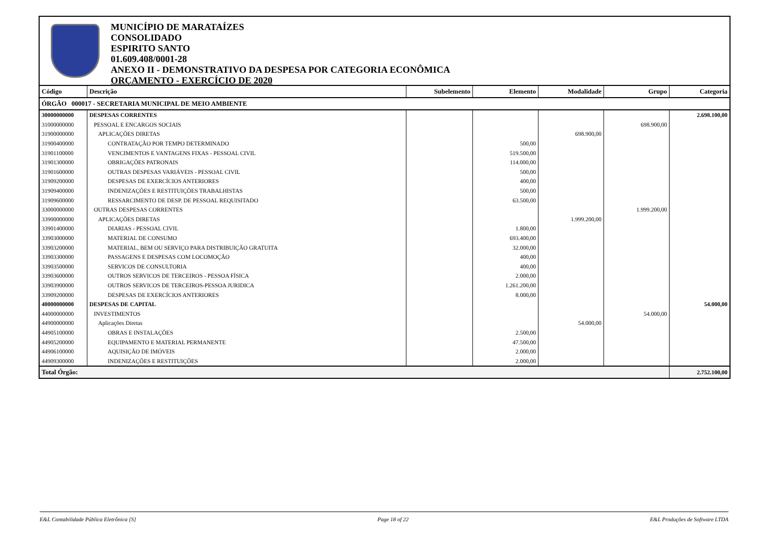MUNICÍPIO DE MARATAÍZES
CONSOLIDADO
ESPIRITO SANTO
01.609.408/0001-28
ANEXO II - DEMONSTRATIVO DA DESPESA POR CATEGORIA ECONÔMICA
ORÇAMENTO - EXERCÍCIO DE 2020
| Código | Descrição | Subelemento | Elemento | Modalidade | Grupo | Categoria |
| --- | --- | --- | --- | --- | --- | --- |
| ÓRGÃO 000017 - SECRETARIA MUNICIPAL DE MEIO AMBIENTE | | | | | | |
| 30000000000 | DESPESAS CORRENTES | | | | | 2.698.100,00 |
| 31000000000 | PESSOAL E ENCARGOS SOCIAIS | | | | 698.900,00 | |
| 31900000000 | APLICAÇÕES DIRETAS | | | 698.900,00 | | |
| 31900400000 | CONTRATAÇÃO POR TEMPO DETERMINADO | | 500,00 | | | |
| 31901100000 | VENCIMENTOS E VANTAGENS FIXAS - PESSOAL CIVIL | | 519.500,00 | | | |
| 31901300000 | OBRIGAÇÕES PATRONAIS | | 114.000,00 | | | |
| 31901600000 | OUTRAS DESPESAS VARIÁVEIS - PESSOAL CIVIL | | 500,00 | | | |
| 31909200000 | DESPESAS DE EXERCÍCIOS ANTERIORES | | 400,00 | | | |
| 31909400000 | INDENIZAÇÕES E RESTITUIÇÕES TRABALHISTAS | | 500,00 | | | |
| 31909600000 | RESSARCIMENTO DE DESP. DE PESSOAL REQUISITADO | | 63.500,00 | | | |
| 33000000000 | OUTRAS DESPESAS CORRENTES | | | | 1.999.200,00 | |
| 33900000000 | APLICAÇÕES DIRETAS | | | 1.999.200,00 | | |
| 33901400000 | DIARIAS - PESSOAL CIVIL | | 1.800,00 | | | |
| 33903000000 | MATERIAL DE CONSUMO | | 693.400,00 | | | |
| 33903200000 | MATERIAL, BEM OU SERVIÇO PARA DISTRIBUIÇÃO GRATUITA | | 32.000,00 | | | |
| 33903300000 | PASSAGENS E DESPESAS COM LOCOMOÇÃO | | 400,00 | | | |
| 33903500000 | SERVICOS DE CONSULTORIA | | 400,00 | | | |
| 33903600000 | OUTROS SERVICOS DE TERCEIROS - PESSOA FÍSICA | | 2.000,00 | | | |
| 33903900000 | OUTROS SERVICOS DE TERCEIROS-PESSOA JURIDICA | | 1.261.200,00 | | | |
| 33909200000 | DESPESAS DE EXERCÍCIOS ANTERIORES | | 8.000,00 | | | |
| 40000000000 | DESPESAS DE CAPITAL | | | | | 54.000,00 |
| 44000000000 | INVESTIMENTOS | | | | 54.000,00 | |
| 44900000000 | Aplicações Diretas | | | 54.000,00 | | |
| 44905100000 | OBRAS E INSTALAÇÕES | | 2.500,00 | | | |
| 44905200000 | EQUIPAMENTO E MATERIAL PERMANENTE | | 47.500,00 | | | |
| 44906100000 | AQUISIÇÃO DE IMÓVEIS | | 2.000,00 | | | |
| 44909300000 | INDENIZAÇÕES E RESTITUIÇÕES | | 2.000,00 | | | |
| Total Órgão: | | | | | | 2.752.100,00 |
E&L Contabilidade Pública Eletrônica [S] Page 18 of 22 E&L Produções de Software LTDA